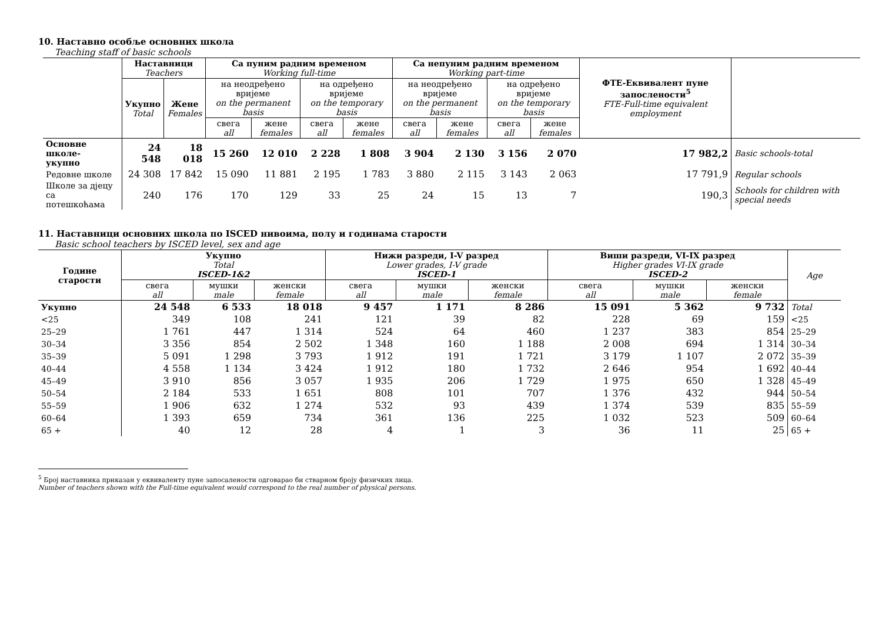10. Наставно особље основних школа
Teaching staff of basic schools
| | Наставници Teachers | | Са пуним радним временом Working full-time | | | | Са непуним радним временом Working part-time | | | | ФТЕ-Еквивалент пуне запослености<sup>5</sup> FTE-Full-time equivalent employment | |
| --- | --- | --- | --- | --- | --- | --- | --- | --- | --- | --- | --- | --- |
| | Укупно Total | Жене Females | на неодређено вријеме on the permanent basis | | на одређено вријеме on the temporary basis | | на неодређено вријеме on the permanent basis | | на одређено вријеме on the temporary basis | | | |
| | | | свега all | жене females | свега all | жене females | свега all | жене females | свега all | жене females | | |
| Основне школе- укупно | 24 548 | 18 018 | 15 260 | 12 010 | 2 228 | 1 808 | 3 904 | 2 130 | 3 156 | 2 070 | 17 982,2 | Basic schools-total |
| Редовне школе | 24 308 | 17 842 | 15 090 | 11 881 | 2 195 | 1 783 | 3 880 | 2 115 | 3 143 | 2 063 | 17 791,9 | Regular schools |
| Школе за дјецу са потешкоћама | 240 | 176 | 170 | 129 | 33 | 25 | 24 | 15 | 13 | 7 | 190,3 | Schools for children with special needs |
11. Наставници основних школа по ISCED нивоима, полу и годинама старости
Basic school teachers by ISCED level, sex and age
| Године старости | Укупно Total ISCED-1&2 | | | Нижи разреди, I-V разред Lower grades, I-V grade ISCED-1 | | | Виши разреди, VI-IX разред Higher grades VI-IX grade ISCED-2 | | | Age |
| --- | --- | --- | --- | --- | --- | --- | --- | --- | --- | --- |
| | свега all | мушки male | женски female | свега all | мушки male | женски female | свега all | мушки male | женски female | |
| Укупно | 24 548 | 6 533 | 18 018 | 9 457 | 1 171 | 8 286 | 15 091 | 5 362 | 9 732 | Total |
| <25 | 349 | 108 | 241 | 121 | 39 | 82 | 228 | 69 | 159 | <25 |
| 25–29 | 1 761 | 447 | 1 314 | 524 | 64 | 460 | 1 237 | 383 | 854 | 25–29 |
| 30–34 | 3 356 | 854 | 2 502 | 1 348 | 160 | 1 188 | 2 008 | 694 | 1 314 | 30–34 |
| 35–39 | 5 091 | 1 298 | 3 793 | 1 912 | 191 | 1 721 | 3 179 | 1 107 | 2 072 | 35–39 |
| 40–44 | 4 558 | 1 134 | 3 424 | 1 912 | 180 | 1 732 | 2 646 | 954 | 1 692 | 40–44 |
| 45–49 | 3 910 | 856 | 3 057 | 1 935 | 206 | 1 729 | 1 975 | 650 | 1 328 | 45–49 |
| 50–54 | 2 184 | 533 | 1 651 | 808 | 101 | 707 | 1 376 | 432 | 944 | 50–54 |
| 55–59 | 1 906 | 632 | 1 274 | 532 | 93 | 439 | 1 374 | 539 | 835 | 55–59 |
| 60–64 | 1 393 | 659 | 734 | 361 | 136 | 225 | 1 032 | 523 | 509 | 60–64 |
| 65 + | 40 | 12 | 28 | 4 | 1 | 3 | 36 | 11 | 25 | 65 + |
<sup>5</sup> Број наставника приказан у еквиваленту пуне запосалености одговарао би стварном броју физичких лица.
Number of teachers shown with the Full-time equivalent would correspond to the real number of physical persons.